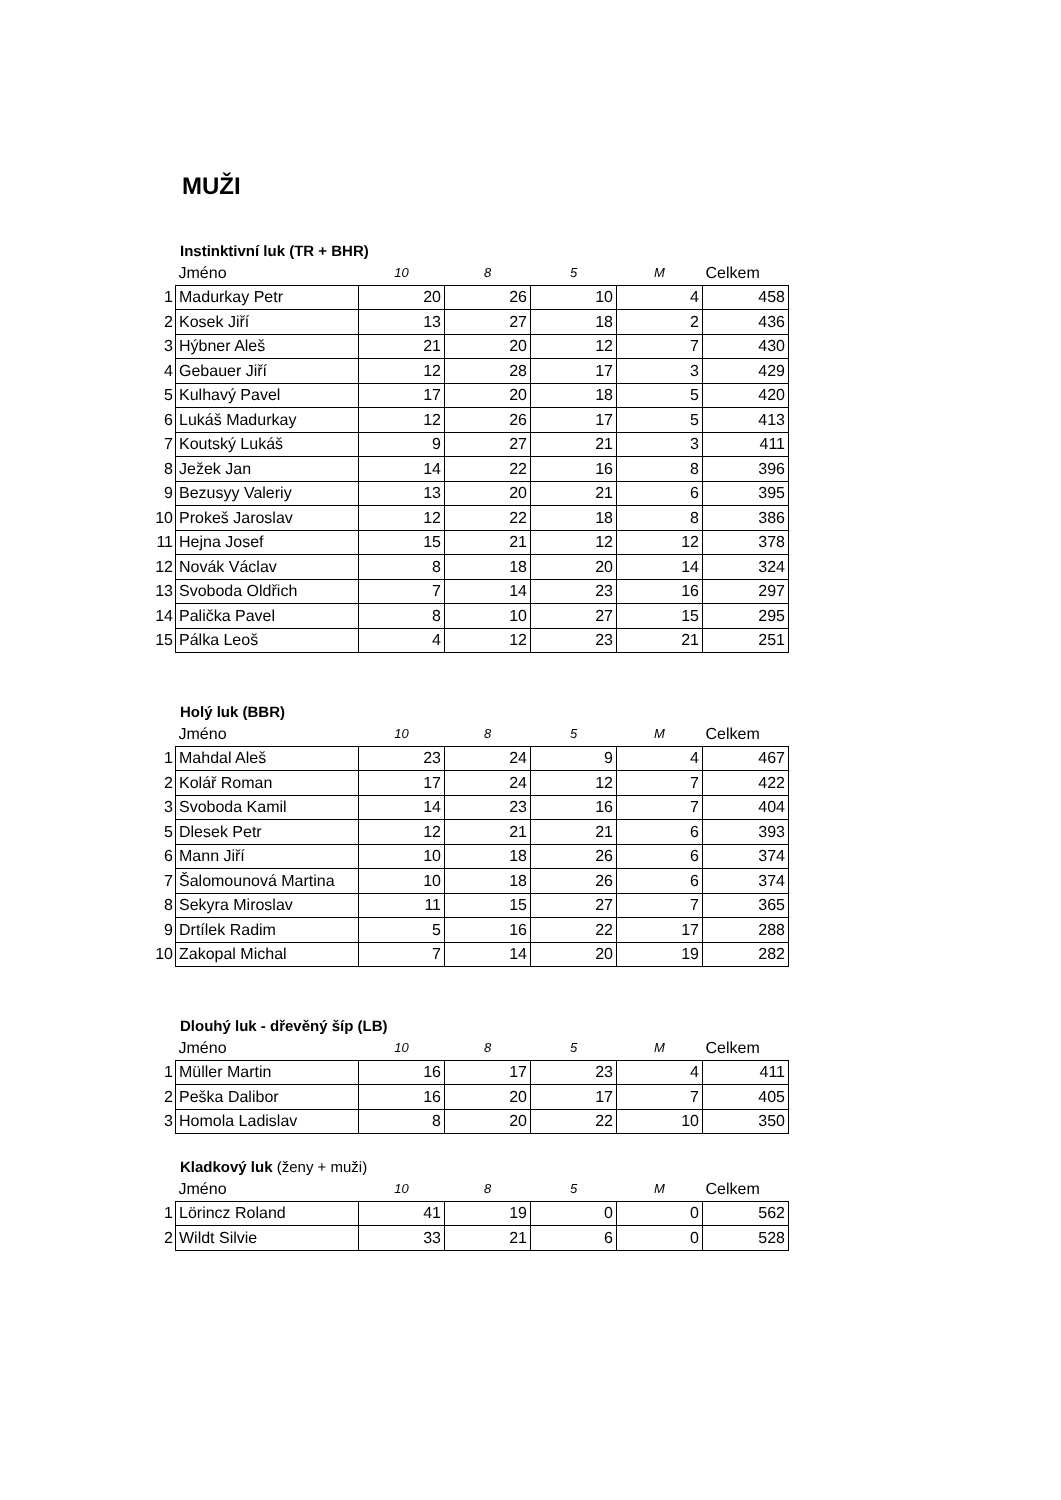MUŽI
Instinktivní luk (TR + BHR)
| | Jméno | 10 | 8 | 5 | M | Celkem |
| --- | --- | --- | --- | --- | --- | --- |
| 1 | Madurkay Petr | 20 | 26 | 10 | 4 | 458 |
| 2 | Kosek Jiří | 13 | 27 | 18 | 2 | 436 |
| 3 | Hýbner Aleš | 21 | 20 | 12 | 7 | 430 |
| 4 | Gebauer Jiří | 12 | 28 | 17 | 3 | 429 |
| 5 | Kulhavý Pavel | 17 | 20 | 18 | 5 | 420 |
| 6 | Lukáš Madurkay | 12 | 26 | 17 | 5 | 413 |
| 7 | Koutský Lukáš | 9 | 27 | 21 | 3 | 411 |
| 8 | Ježek Jan | 14 | 22 | 16 | 8 | 396 |
| 9 | Bezusyy Valeriy | 13 | 20 | 21 | 6 | 395 |
| 10 | Prokeš Jaroslav | 12 | 22 | 18 | 8 | 386 |
| 11 | Hejna Josef | 15 | 21 | 12 | 12 | 378 |
| 12 | Novák Václav | 8 | 18 | 20 | 14 | 324 |
| 13 | Svoboda Oldřich | 7 | 14 | 23 | 16 | 297 |
| 14 | Palička Pavel | 8 | 10 | 27 | 15 | 295 |
| 15 | Pálka Leoš | 4 | 12 | 23 | 21 | 251 |
Holý luk (BBR)
| | Jméno | 10 | 8 | 5 | M | Celkem |
| --- | --- | --- | --- | --- | --- | --- |
| 1 | Mahdal Aleš | 23 | 24 | 9 | 4 | 467 |
| 2 | Kolář Roman | 17 | 24 | 12 | 7 | 422 |
| 3 | Svoboda Kamil | 14 | 23 | 16 | 7 | 404 |
| 5 | Dlesek Petr | 12 | 21 | 21 | 6 | 393 |
| 6 | Mann Jiří | 10 | 18 | 26 | 6 | 374 |
| 7 | Šalomounová Martina | 10 | 18 | 26 | 6 | 374 |
| 8 | Sekyra Miroslav | 11 | 15 | 27 | 7 | 365 |
| 9 | Drtílek Radim | 5 | 16 | 22 | 17 | 288 |
| 10 | Zakopal Michal | 7 | 14 | 20 | 19 | 282 |
Dlouhý luk - dřevěný šíp (LB)
| | Jméno | 10 | 8 | 5 | M | Celkem |
| --- | --- | --- | --- | --- | --- | --- |
| 1 | Müller Martin | 16 | 17 | 23 | 4 | 411 |
| 2 | Peška Dalibor | 16 | 20 | 17 | 7 | 405 |
| 3 | Homola Ladislav | 8 | 20 | 22 | 10 | 350 |
Kladkový luk (ženy + muži)
| | Jméno | 10 | 8 | 5 | M | Celkem |
| --- | --- | --- | --- | --- | --- | --- |
| 1 | Lörincz Roland | 41 | 19 | 0 | 0 | 562 |
| 2 | Wildt Silvie | 33 | 21 | 6 | 0 | 528 |